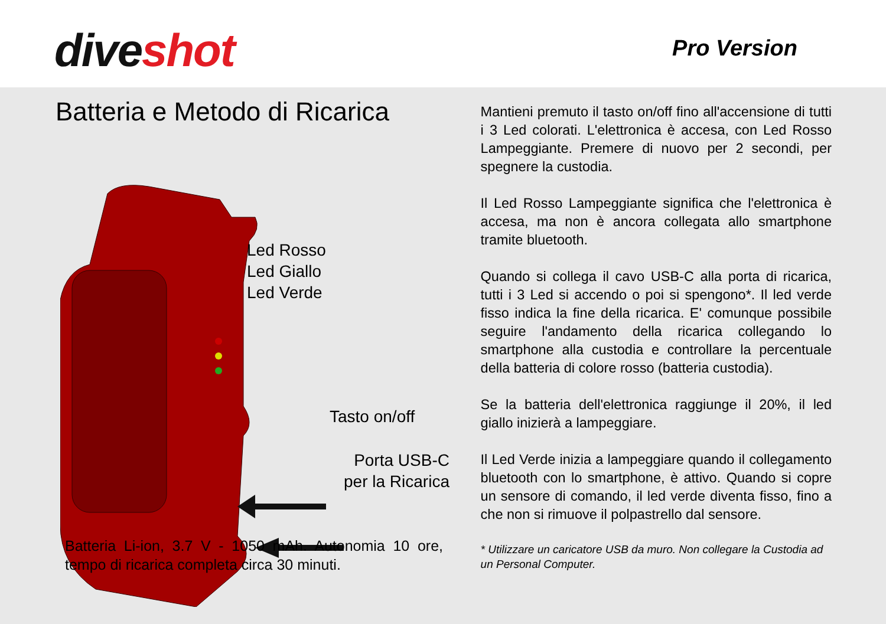dive shot Pro Version
Batteria e Metodo di Ricarica
Led Rosso
Led Giallo
Led Verde
Tasto on/off
Porta USB-C
per la Ricarica
Batteria Li-ion, 3.7 V - 1050 mAh. Autonomia 10 ore, tempo di ricarica completa circa 30 minuti.
Mantieni premuto il tasto on/off fino all'accensione di tutti i 3 Led colorati. L'elettronica è accesa, con Led Rosso Lampeggiante. Premere di nuovo per 2 secondi, per spegnere la custodia.
Il Led Rosso Lampeggiante significa che l'elettronica è accesa, ma non è ancora collegata allo smartphone tramite bluetooth.
Quando si collega il cavo USB-C alla porta di ricarica, tutti i 3 Led si accendo o poi si spengono*. Il led verde fisso indica la fine della ricarica. E' comunque possibile seguire l'andamento della ricarica collegando lo smartphone alla custodia e controllare la percentuale della batteria di colore rosso (batteria custodia).
Se la batteria dell'elettronica raggiunge il 20%, il led giallo inizierà a lampeggiare.
Il Led Verde inizia a lampeggiare quando il collegamento bluetooth con lo smartphone, è attivo. Quando si copre un sensore di comando, il led verde diventa fisso, fino a che non si rimuove il polpastrello dal sensore.
* Utilizzare un caricatore USB da muro. Non collegare la Custodia ad un Personal Computer.